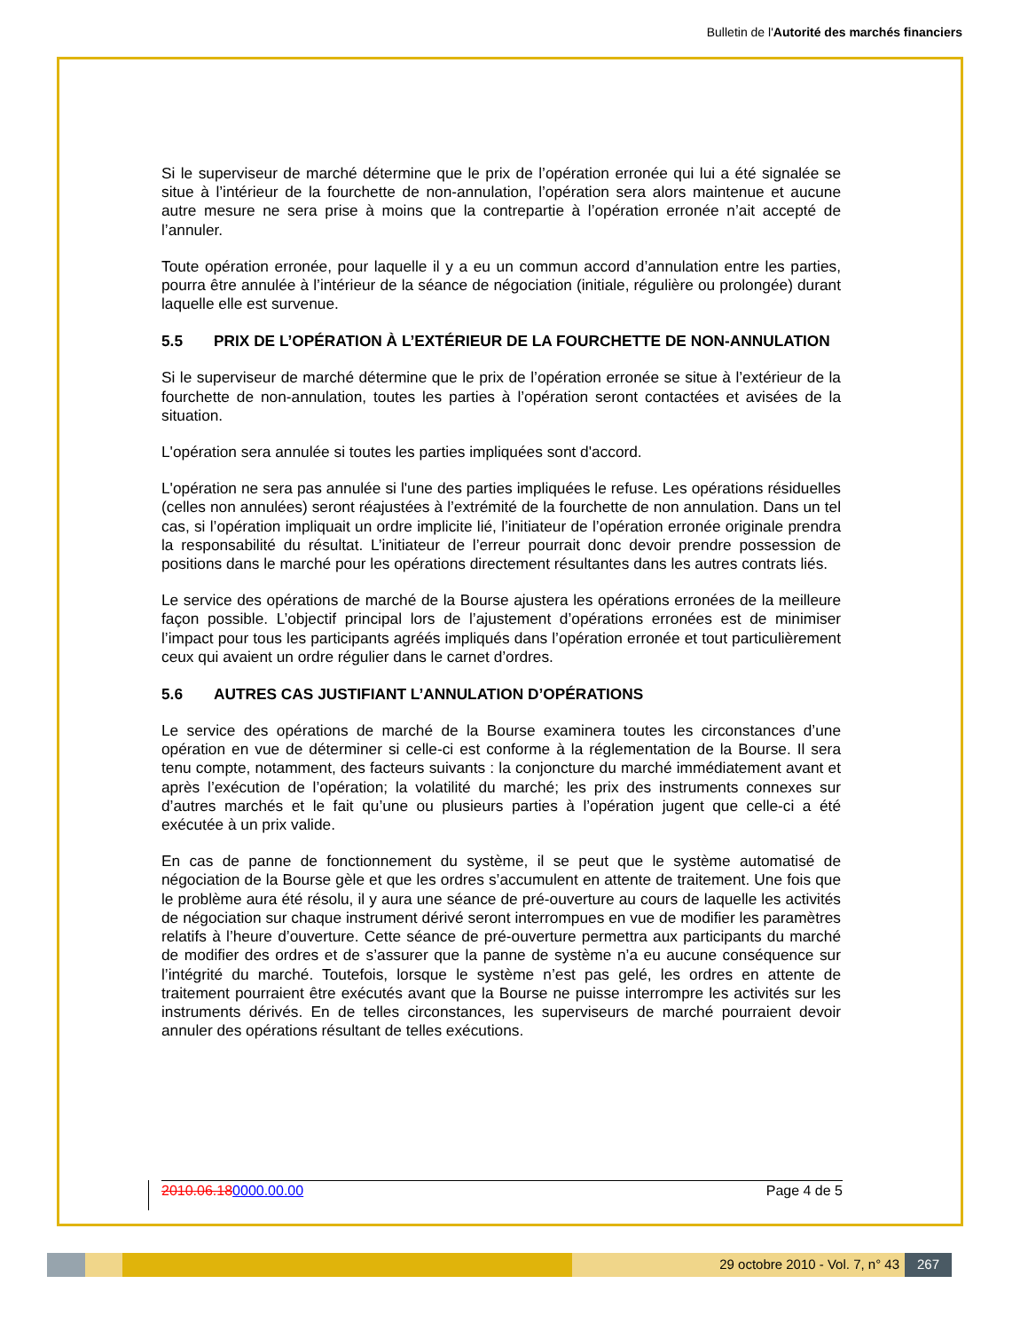Bulletin de l'Autorité des marchés financiers
Si le superviseur de marché détermine que le prix de l’opération erronée qui lui a été signalée se situe à l’intérieur de la fourchette de non-annulation, l’opération sera alors maintenue et aucune autre mesure ne sera prise à moins que la contrepartie à l’opération erronée n’ait accepté de l’annuler.
Toute opération erronée, pour laquelle il y a eu un commun accord d’annulation entre les parties, pourra être annulée à l’intérieur de la séance de négociation (initiale, régulière ou prolongée) durant laquelle elle est survenue.
5.5 PRIX DE L’OPÉRATION À L’EXTÉRIEUR DE LA FOURCHETTE DE NON-ANNULATION
Si le superviseur de marché détermine que le prix de l’opération erronée se situe à l’extérieur de la fourchette de non-annulation, toutes les parties à l’opération seront contactées et avisées de la situation.
L'opération sera annulée si toutes les parties impliquées sont d'accord.
L'opération ne sera pas annulée si l'une des parties impliquées le refuse. Les opérations résiduelles (celles non annulées) seront réajustées à l’extrémité de la fourchette de non annulation. Dans un tel cas, si l’opération impliquait un ordre implicite lié, l’initiateur de l’opération erronée originale prendra la responsabilité du résultat. L’initiateur de l’erreur pourrait donc devoir prendre possession de positions dans le marché pour les opérations directement résultantes dans les autres contrats liés.
Le service des opérations de marché de la Bourse ajustera les opérations erronées de la meilleure façon possible. L’objectif principal lors de l’ajustement d’opérations erronées est de minimiser l’impact pour tous les participants agréés impliqués dans l’opération erronée et tout particulièrement ceux qui avaient un ordre régulier dans le carnet d’ordres.
5.6 AUTRES CAS JUSTIFIANT L’ANNULATION D’OPÉRATIONS
Le service des opérations de marché de la Bourse examinera toutes les circonstances d’une opération en vue de déterminer si celle-ci est conforme à la réglementation de la Bourse. Il sera tenu compte, notamment, des facteurs suivants : la conjoncture du marché immédiatement avant et après l’exécution de l’opération; la volatilité du marché; les prix des instruments connexes sur d’autres marchés et le fait qu’une ou plusieurs parties à l’opération jugent que celle-ci a été exécutée à un prix valide.
En cas de panne de fonctionnement du système, il se peut que le système automatisé de négociation de la Bourse gèle et que les ordres s’accumulent en attente de traitement. Une fois que le problème aura été résolu, il y aura une séance de pré-ouverture au cours de laquelle les activités de négociation sur chaque instrument dérivé seront interrompues en vue de modifier les paramètres relatifs à l’heure d’ouverture. Cette séance de pré-ouverture permettra aux participants du marché de modifier des ordres et de s’assurer que la panne de système n’a eu aucune conséquence sur l’intégrité du marché. Toutefois, lorsque le système n’est pas gelé, les ordres en attente de traitement pourraient être exécutés avant que la Bourse ne puisse interrompre les activités sur les instruments dérivés. En de telles circonstances, les superviseurs de marché pourraient devoir annuler des opérations résultant de telles exécutions.
2010.06.180000.00.00 Page 4 de 5
29 octobre 2010 - Vol. 7, n° 43
267